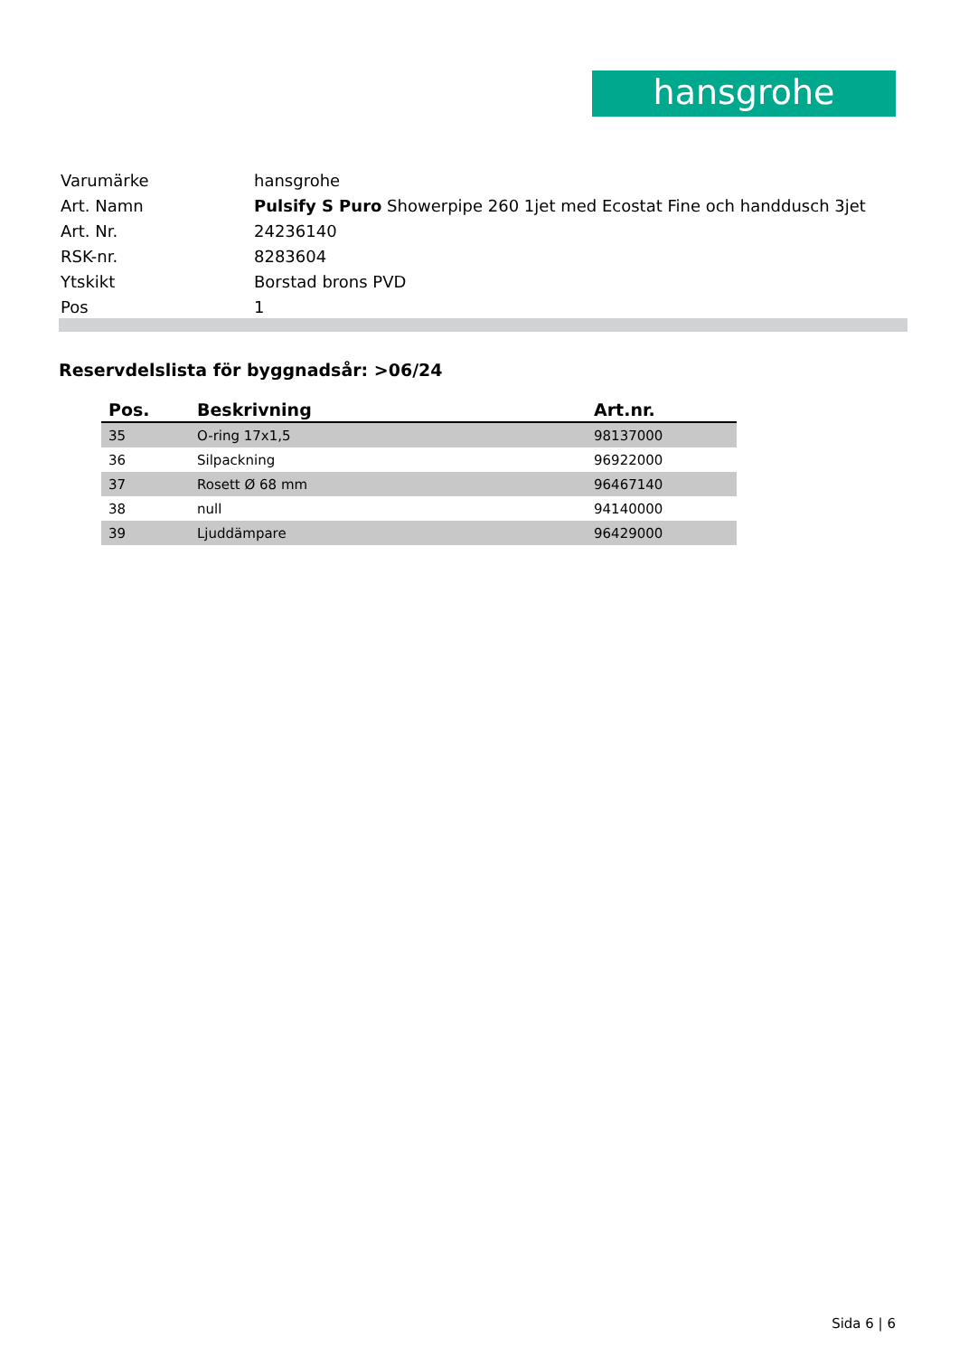hansgrohe
| Varumärke | hansgrohe |
| Art. Namn | Pulsify S Puro Showerpipe 260 1jet med Ecostat Fine och handdusch 3jet |
| Art. Nr. | 24236140 |
| RSK-nr. | 8283604 |
| Ytskikt | Borstad brons PVD |
| Pos | 1 |
Reservdelslista för byggnadsår: >06/24
| Pos. | Beskrivning | Art.nr. |
| --- | --- | --- |
| 35 | O-ring 17x1,5 | 98137000 |
| 36 | Silpackning | 96922000 |
| 37 | Rosett Ø 68 mm | 96467140 |
| 38 | null | 94140000 |
| 39 | Ljuddämpare | 96429000 |
Sida 6 | 6